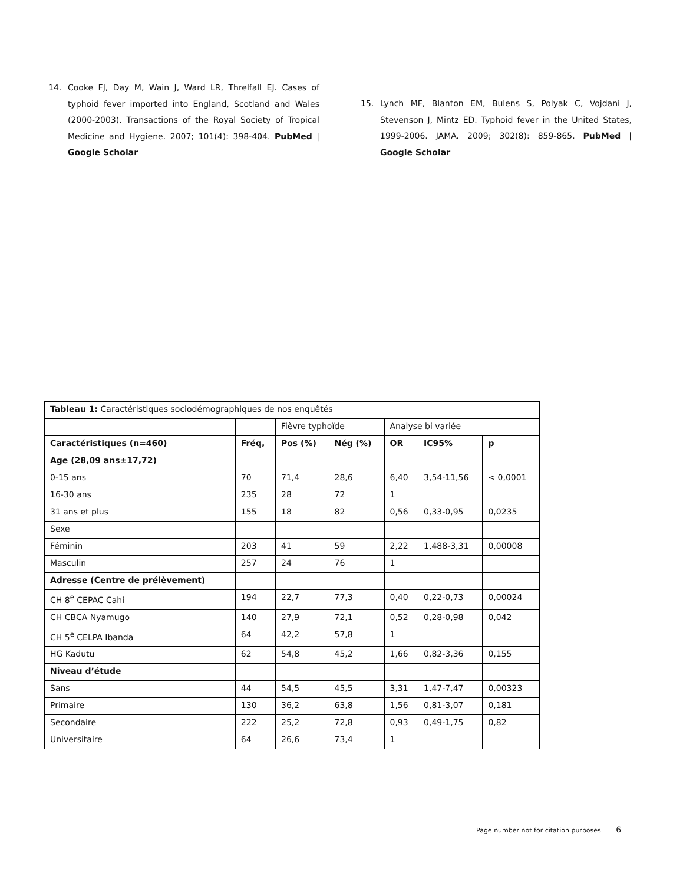14. Cooke FJ, Day M, Wain J, Ward LR, Threlfall EJ. Cases of typhoid fever imported into England, Scotland and Wales (2000-2003). Transactions of the Royal Society of Tropical Medicine and Hygiene. 2007; 101(4): 398-404. PubMed | Google Scholar
15. Lynch MF, Blanton EM, Bulens S, Polyak C, Vojdani J, Stevenson J, Mintz ED. Typhoid fever in the United States, 1999-2006. JAMA. 2009; 302(8): 859-865. PubMed | Google Scholar
| Tableau 1: Caractéristiques sociodémographiques de nos enquêtés | | | | | | |
| | | Fièvre typhoïde | | Analyse bi variée | | |
| Caractéristiques (n=460) | Fréq, | Pos (%) | Nég (%) | OR | IC95% | p |
| Age (28,09 ans±17,72) | | | | | | |
| 0-15 ans | 70 | 71,4 | 28,6 | 6,40 | 3,54-11,56 | < 0,0001 |
| 16-30 ans | 235 | 28 | 72 | 1 | | |
| 31 ans et plus | 155 | 18 | 82 | 0,56 | 0,33-0,95 | 0,0235 |
| Sexe | | | | | | |
| Féminin | 203 | 41 | 59 | 2,22 | 1,488-3,31 | 0,00008 |
| Masculin | 257 | 24 | 76 | 1 | | |
| Adresse (Centre de prélèvement) | | | | | | |
| CH 8<sup>e</sup> CEPAC Cahi | 194 | 22,7 | 77,3 | 0,40 | 0,22-0,73 | 0,00024 |
| CH CBCA Nyamugo | 140 | 27,9 | 72,1 | 0,52 | 0,28-0,98 | 0,042 |
| CH 5<sup>e</sup> CELPA Ibanda | 64 | 42,2 | 57,8 | 1 | | |
| HG Kadutu | 62 | 54,8 | 45,2 | 1,66 | 0,82-3,36 | 0,155 |
| Niveau d’étude | | | | | | |
| Sans | 44 | 54,5 | 45,5 | 3,31 | 1,47-7,47 | 0,00323 |
| Primaire | 130 | 36,2 | 63,8 | 1,56 | 0,81-3,07 | 0,181 |
| Secondaire | 222 | 25,2 | 72,8 | 0,93 | 0,49-1,75 | 0,82 |
| Universitaire | 64 | 26,6 | 73,4 | 1 | | |
Page number not for citation purposes 6